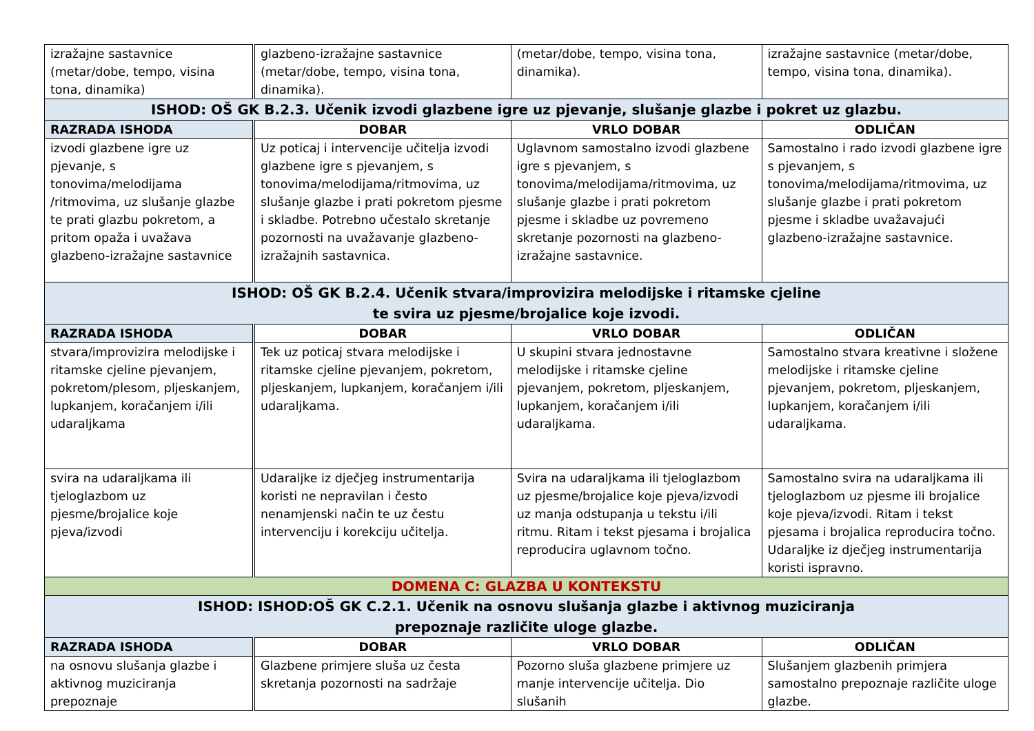| izražajne sastavnice (metar/dobe, tempo, visina tona, dinamika) | glazbeno-izražajne sastavnice (metar/dobe, tempo, visina tona, dinamika). | (metar/dobe, tempo, visina tona, dinamika). | izražajne sastavnice (metar/dobe, tempo, visina tona, dinamika). |
| ISHOD: OŠ GK B.2.3. Učenik izvodi glazbene igre uz pjevanje, slušanje glazbe i pokret uz glazbu. | | | |
| RAZRADA ISHODA | DOBAR | VRLO DOBAR | ODLIČAN |
| izvodi glazbene igre uz pjevanje, s tonovima/melodijama /ritmovima, uz slušanje glazbe te prati glazbu pokretom, a pritom opaža i uvažava glazbeno-izražajne sastavnice | Uz poticaj i intervencije učitelja izvodi glazbene igre s pjevanjem, s tonovima/melodijama/ritmovima, uz slušanje glazbe i prati pokretom pjesme i skladbe. Potrebno učestalo skretanje pozornosti na uvažavanje glazbeno-izražajnih sastavnica. | Uglavnom samostalno izvodi glazbene igre s pjevanjem, s tonovima/melodijama/ritmovima, uz slušanje glazbe i prati pokretom pjesme i skladbe uz povremeno skretanje pozornosti na glazbeno-izražajne sastavnice. | Samostalno i rado izvodi glazbene igre s pjevanjem, s tonovima/melodijama/ritmovima, uz slušanje glazbe i prati pokretom pjesme i skladbe uvažavajući glazbeno-izražajne sastavnice. |
| ISHOD: OŠ GK B.2.4. Učenik stvara/improvizira melodijske i ritamske cjeline te svira uz pjesme/brojalice koje izvodi. | | | |
| RAZRADA ISHODA | DOBAR | VRLO DOBAR | ODLIČAN |
| stvara/improvizira melodijske i ritamske cjeline pjevanjem, pokretom/plesom, pljeskanjem, lupkanjem, koračanjem i/ili udaraljkama | Tek uz poticaj stvara melodijske i ritamske cjeline pjevanjem, pokretom, pljeskanjem, lupkanjem, koračanjem i/ili udaraljkama. | U skupini stvara jednostavne melodijske i ritamske cjeline pjevanjem, pokretom, pljeskanjem, lupkanjem, koračanjem i/ili udaraljkama. | Samostalno stvara kreativne i složene melodijske i ritamske cjeline pjevanjem, pokretom, pljeskanjem, lupkanjem, koračanjem i/ili udaraljkama. |
| svira na udaraljkama ili tjeloglazbom uz pjesme/brojalice koje pjeva/izvodi | Udaraljke iz dječjeg instrumentarija koristi ne nepravilan i često nenamjenski način te uz čestu intervenciju i korekciju učitelja. | Svira na udaraljkama ili tjeloglazbom uz pjesme/brojalice koje pjeva/izvodi uz manja odstupanja u tekstu i/ili ritmu. Ritam i tekst pjesama i brojalica reproducira uglavnom točno. | Samostalno svira na udaraljkama ili tjeloglazbom uz pjesme ili brojalice koje pjeva/izvodi. Ritam i tekst pjesama i brojalica reproducira točno. Udaraljke iz dječjeg instrumentarija koristi ispravno. |
| DOMENA C: GLAZBA U KONTEKSTU | | | |
| ISHOD: ISHOD:OŠ GK C.2.1. Učenik na osnovu slušanja glazbe i aktivnog muziciranja prepoznaje različite uloge glazbe. | | | |
| RAZRADA ISHODA | DOBAR | VRLO DOBAR | ODLIČAN |
| na osnovu slušanja glazbe i aktivnog muziciranja prepoznaje | Glazbene primjere sluša uz česta skretanja pozornosti na sadržaje | Pozorno sluša glazbene primjere uz manje intervencije učitelja. Dio slušanih | Slušanjem glazbenih primjera samostalno prepoznaje različite uloge glazbe. |